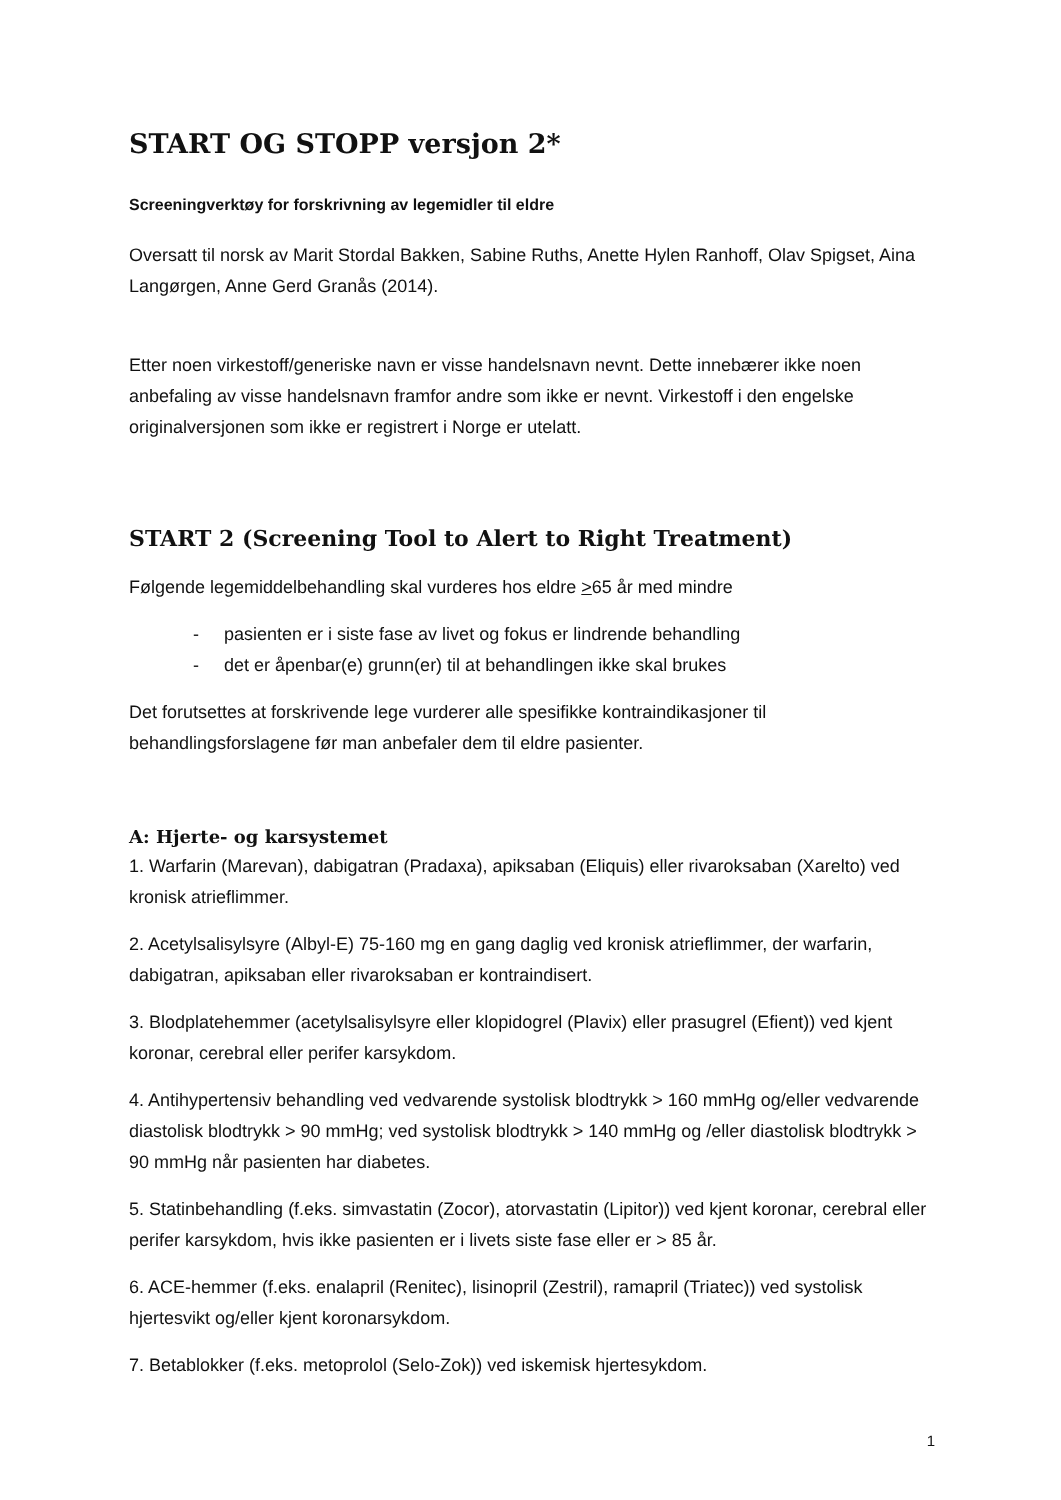START OG STOPP versjon 2*
Screeningverktøy for forskrivning av legemidler til eldre
Oversatt til norsk av Marit Stordal Bakken, Sabine Ruths, Anette Hylen Ranhoff, Olav Spigset, Aina Langørgen, Anne Gerd Granås (2014).
Etter noen virkestoff/generiske navn er visse handelsnavn nevnt. Dette innebærer ikke noen anbefaling av visse handelsnavn framfor andre som ikke er nevnt. Virkestoff i den engelske originalversjonen som ikke er registrert i Norge er utelatt.
START 2 (Screening Tool to Alert to Right Treatment)
Følgende legemiddelbehandling skal vurderes hos eldre >65 år med mindre
- pasienten er i siste fase av livet og fokus er lindrende behandling
- det er åpenbar(e) grunn(er) til at behandlingen ikke skal brukes
Det forutsettes at forskrivende lege vurderer alle spesifikke kontraindikasjoner til behandlingsforslagene før man anbefaler dem til eldre pasienter.
A: Hjerte- og karsystemet
1. Warfarin (Marevan), dabigatran (Pradaxa), apiksaban (Eliquis) eller rivaroksaban (Xarelto) ved kronisk atrieflimmer.
2. Acetylsalisylsyre (Albyl-E) 75-160 mg en gang daglig ved kronisk atrieflimmer, der warfarin, dabigatran, apiksaban eller rivaroksaban er kontraindisert.
3. Blodplatehemmer (acetylsalisylsyre eller klopidogrel (Plavix) eller prasugrel (Efient)) ved kjent koronar, cerebral eller perifer karsykdom.
4. Antihypertensiv behandling ved vedvarende systolisk blodtrykk > 160 mmHg og/eller vedvarende diastolisk blodtrykk > 90 mmHg; ved systolisk blodtrykk > 140 mmHg og /eller diastolisk blodtrykk > 90 mmHg når pasienten har diabetes.
5. Statinbehandling (f.eks. simvastatin (Zocor), atorvastatin (Lipitor)) ved kjent koronar, cerebral eller perifer karsykdom, hvis ikke pasienten er i livets siste fase eller er > 85 år.
6. ACE-hemmer (f.eks. enalapril (Renitec), lisinopril (Zestril), ramapril (Triatec)) ved systolisk hjertesvikt og/eller kjent koronarsykdom.
7. Betablokker (f.eks. metoprolol (Selo-Zok)) ved iskemisk hjertesykdom.
1